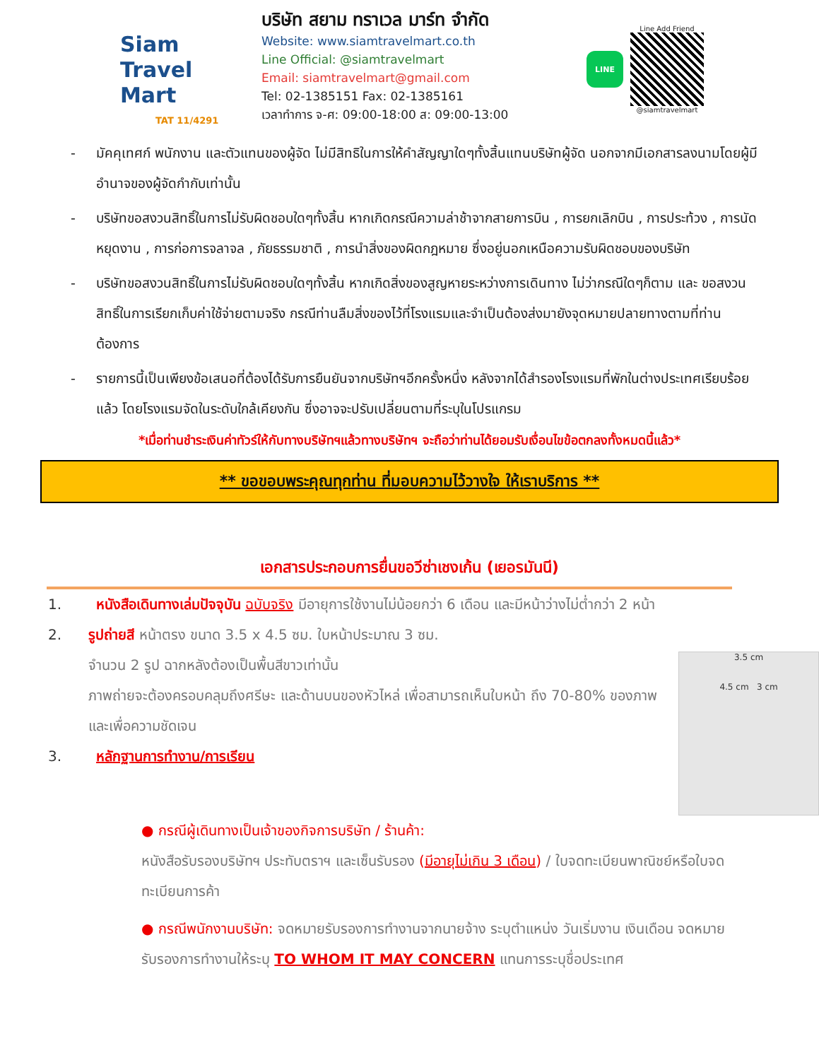Siam
Travel Mart
TAT 11/4291
บริษัท สยาม ทราเวล มาร์ท จำกัด
Website: www.siamtravelmart.co.th
Line Official: @siamtravelmart
Email: siamtravelmart@gmail.com
Tel: 02-1385151 Fax: 02-1385161
เวลาทำการ จ-ศ: 09:00-18:00 ส: 09:00-13:00
LINE
Line Add Friend
@siamtravelmart
- มัคคุเทศก์ พนักงาน และตัวแทนของผู้จัด ไม่มีสิทธิในการให้คำสัญญาใดๆทั้งสิ้นแทนบริษัทผู้จัด นอกจากมีเอกสารลงนามโดยผู้มีอำนาจของผู้จัดกำกับเท่านั้น
- บริษัทขอสงวนสิทธิ์ในการไม่รับผิดชอบใดๆทั้งสิ้น หากเกิดกรณีความล่าช้าจากสายการบิน , การยกเลิกบิน , การประท้วง , การนัดหยุดงาน , การก่อการจลาจล , ภัยธรรมชาติ , การนำสิ่งของผิดกฎหมาย ซึ่งอยู่นอกเหนือความรับผิดชอบของบริษัท
- บริษัทขอสงวนสิทธิ์ในการไม่รับผิดชอบใดๆทั้งสิ้น หากเกิดสิ่งของสูญหายระหว่างการเดินทาง ไม่ว่ากรณีใดๆก็ตาม และ ขอสงวนสิทธิ์ในการเรียกเก็บค่าใช้จ่ายตามจริง กรณีท่านลืมสิ่งของไว้ที่โรงแรมและจำเป็นต้องส่งมายังจุดหมายปลายทางตามที่ท่านต้องการ
- รายการนี้เป็นเพียงข้อเสนอที่ต้องได้รับการยืนยันจากบริษัทฯอีกครั้งหนึ่ง หลังจากได้สำรองโรงแรมที่พักในต่างประเทศเรียบร้อยแล้ว โดยโรงแรมจัดในระดับใกล้เคียงกัน ซึ่งอาจจะปรับเปลี่ยนตามที่ระบุในโปรแกรม
*เมื่อท่านชำระเงินค่าทัวร์ให้กับทางบริษัทฯแล้วทางบริษัทฯ จะถือว่าท่านได้ยอมรับเงื่อนไขข้อตกลงทั้งหมดนี้แล้ว*
** ขอขอบพระคุณทุกท่าน ที่มอบความไว้วางใจ ให้เราบริการ **
เอกสารประกอบการยื่นขอวีซ่าเชงเก้น (เยอรมันนี)
1. หนังสือเดินทางเล่มปัจจุบัน ฉบับจริง มีอายุการใช้งานไม่น้อยกว่า 6 เดือน และมีหน้าว่างไม่ต่ำกว่า 2 หน้า
2. รูปถ่ายสี หน้าตรง ขนาด 3.5 x 4.5 ซม. ใบหน้าประมาณ 3 ซม.
จำนวน 2 รูป ฉากหลังต้องเป็นพื้นสีขาวเท่านั้น
ภาพถ่ายจะต้องครอบคลุมถึงศรีษะ และด้านบนของหัวไหล่ เพื่อสามารถเห็นใบหน้า ถึง 70-80% ของภาพ และเพื่อความชัดเจน
3. หลักฐานการทำงาน/การเรียน
3.5 cm
4.5 cm 3 cm
● กรณีผู้เดินทางเป็นเจ้าของกิจการบริษัท / ร้านค้า:
หนังสือรับรองบริษัทฯ ประทับตราฯ และเซ็นรับรอง (มีอายุไม่เกิน 3 เดือน) / ใบจดทะเบียนพาณิชย์หรือใบจดทะเบียนการค้า
● กรณีพนักงานบริษัท: จดหมายรับรองการทำงานจากนายจ้าง ระบุตำแหน่ง วันเริ่มงาน เงินเดือน จดหมายรับรองการทำงานให้ระบุ TO WHOM IT MAY CONCERN แทนการระบุชื่อประเทศ